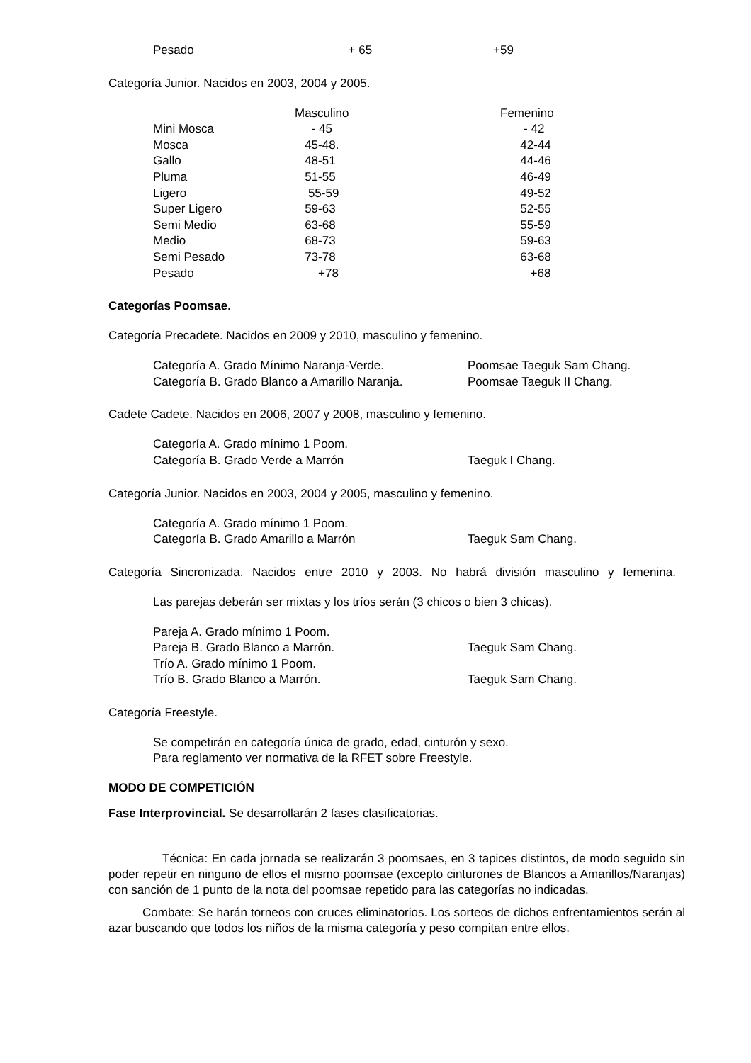| Pesado | + 65 | +59 |
Categoría Junior. Nacidos en 2003, 2004 y 2005.
| | Masculino | Femenino |
| Mini Mosca | - 45 | - 42 |
| Mosca | 45-48. | 42-44 |
| Gallo | 48-51 | 44-46 |
| Pluma | 51-55 | 46-49 |
| Ligero | 55-59 | 49-52 |
| Super Ligero | 59-63 | 52-55 |
| Semi Medio | 63-68 | 55-59 |
| Medio | 68-73 | 59-63 |
| Semi Pesado | 73-78 | 63-68 |
| Pesado | +78 | +68 |
Categorías Poomsae.
Categoría Precadete. Nacidos en 2009 y 2010, masculino y femenino.
| Categoría A. Grado Mínimo Naranja-Verde. | Poomsae Taeguk Sam Chang. |
| Categoría B. Grado Blanco a Amarillo Naranja. | Poomsae Taeguk II Chang. |
Cadete Cadete. Nacidos en 2006, 2007 y 2008, masculino y femenino.
| Categoría A. Grado mínimo 1 Poom. | |
| Categoría B. Grado Verde a Marrón | Taeguk I Chang. |
Categoría Junior. Nacidos en 2003, 2004 y 2005, masculino y femenino.
| Categoría A. Grado mínimo 1 Poom. | |
| Categoría B. Grado Amarillo a Marrón | Taeguk Sam Chang. |
Categoría Sincronizada. Nacidos entre 2010 y 2003. No habrá división masculino y femenina.
Las parejas deberán ser mixtas y los tríos serán (3 chicos o bien 3 chicas).
| Pareja A. Grado mínimo 1 Poom. | |
| Pareja B. Grado Blanco a Marrón. | Taeguk Sam Chang. |
| Trío A. Grado mínimo 1 Poom. | |
| Trío B. Grado Blanco a Marrón. | Taeguk Sam Chang. |
Categoría Freestyle.
Se competirán en categoría única de grado, edad, cinturón y sexo.
Para reglamento ver normativa de la RFET sobre Freestyle.
MODO DE COMPETICIÓN
Fase Interprovincial. Se desarrollarán 2 fases clasificatorias.
Técnica: En cada jornada se realizarán 3 poomsaes, en 3 tapices distintos, de modo seguido sin poder repetir en ninguno de ellos el mismo poomsae (excepto cinturones de Blancos a Amarillos/Naranjas) con sanción de 1 punto de la nota del poomsae repetido para las categorías no indicadas.
Combate: Se harán torneos con cruces eliminatorios. Los sorteos de dichos enfrentamientos serán al azar buscando que todos los niños de la misma categoría y peso compitan entre ellos.